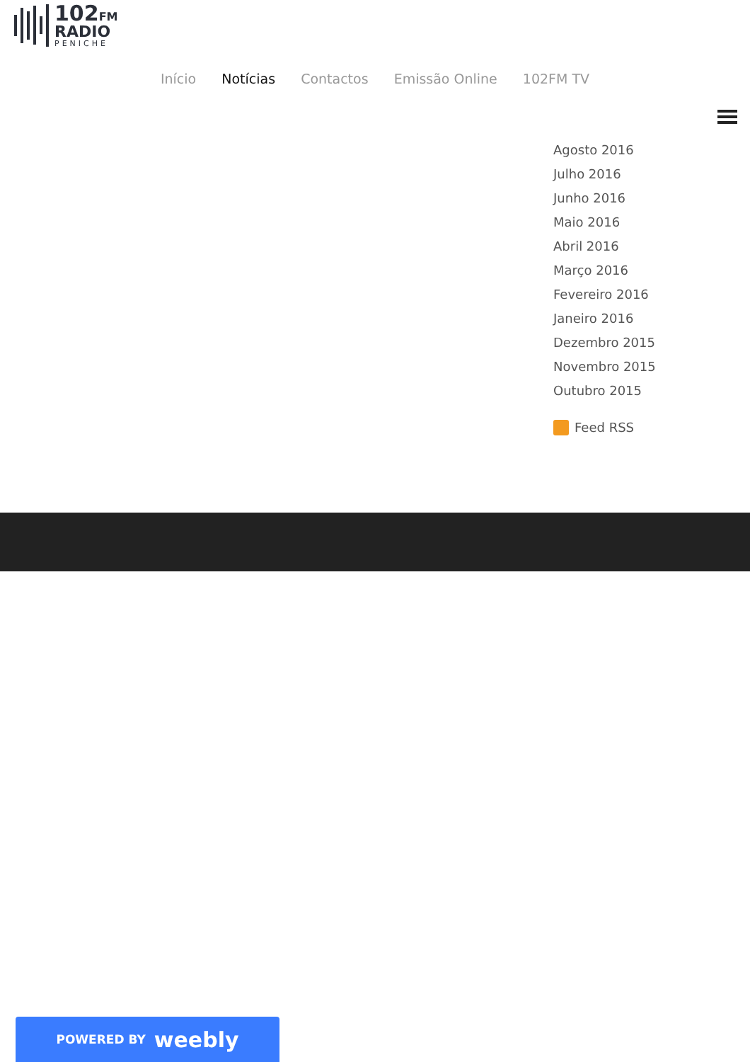102FM
RADIO
PENICHE
Início Notícias Contactos Emissão Online 102FM TV
Agosto 2016
Julho 2016
Junho 2016
Maio 2016
Abril 2016
Março 2016
Fevereiro 2016
Janeiro 2016
Dezembro 2015
Novembro 2015
Outubro 2015
Feed RSS
POWERED BY weebly